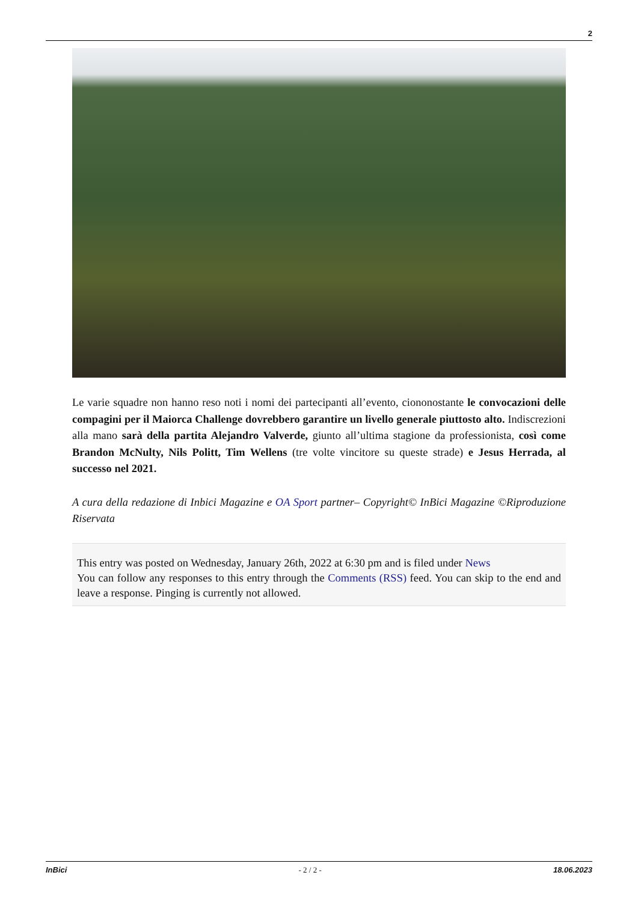2
Le varie squadre non hanno reso noti i nomi dei partecipanti all’evento, ciononostante le convocazioni delle compagini per il Maiorca Challenge dovrebbero garantire un livello generale piuttosto alto. Indiscrezioni alla mano sarà della partita Alejandro Valverde, giunto all’ultima stagione da professionista, così come Brandon McNulty, Nils Politt, Tim Wellens (tre volte vincitore su queste strade) e Jesus Herrada, al successo nel 2021.
A cura della redazione di Inbici Magazine e OA Sport partner– Copyright© InBici Magazine ©Riproduzione Riservata
This entry was posted on Wednesday, January 26th, 2022 at 6:30 pm and is filed under News
You can follow any responses to this entry through the Comments (RSS) feed. You can skip to the end and leave a response. Pinging is currently not allowed.
InBici - 2 / 2 - 18.06.2023